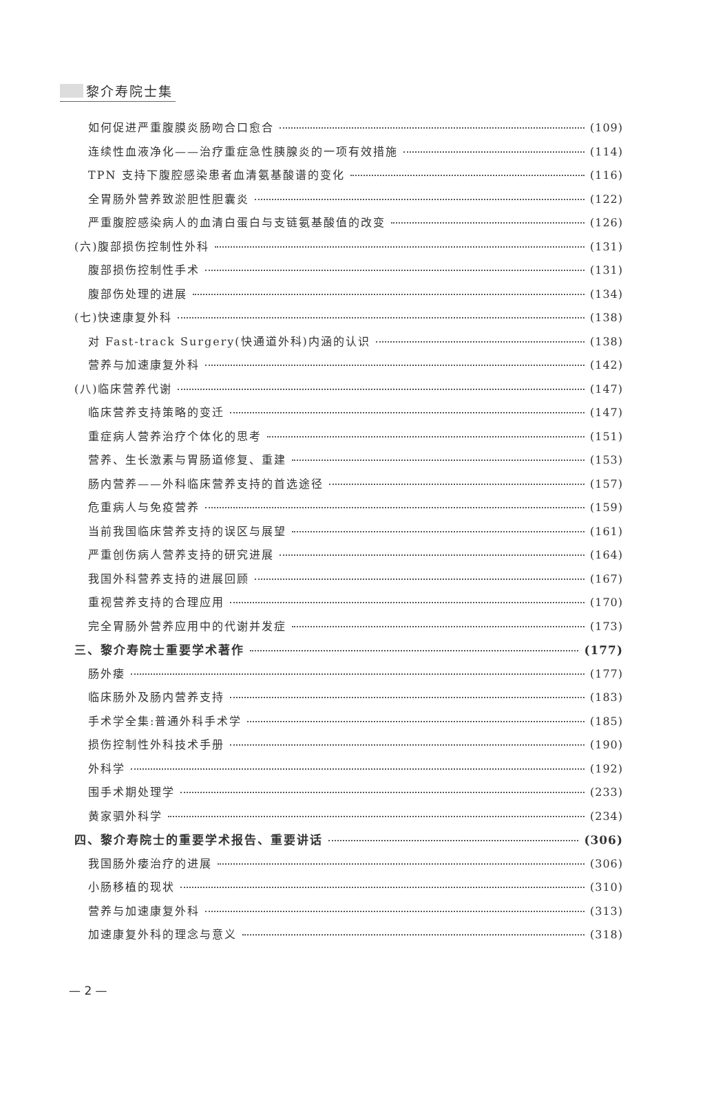黎介寿院士集
如何促进严重腹膜炎肠吻合口愈合 (109)
连续性血液净化——治疗重症急性胰腺炎的一项有效措施 (114)
TPN 支持下腹腔感染患者血清氨基酸谱的变化 (116)
全胃肠外营养致淤胆性胆囊炎 (122)
严重腹腔感染病人的血清白蛋白与支链氨基酸值的改变 (126)
(六)腹部损伤控制性外科 (131)
腹部损伤控制性手术 (131)
腹部伤处理的进展 (134)
(七)快速康复外科 (138)
对 Fast-track Surgery(快通道外科)内涵的认识 (138)
营养与加速康复外科 (142)
(八)临床营养代谢 (147)
临床营养支持策略的变迁 (147)
重症病人营养治疗个体化的思考 (151)
营养、生长激素与胃肠道修复、重建 (153)
肠内营养——外科临床营养支持的首选途径 (157)
危重病人与免疫营养 (159)
当前我国临床营养支持的误区与展望 (161)
严重创伤病人营养支持的研究进展 (164)
我国外科营养支持的进展回顾 (167)
重视营养支持的合理应用 (170)
完全胃肠外营养应用中的代谢并发症 (173)
三、黎介寿院士重要学术著作 (177)
肠外瘘 (177)
临床肠外及肠内营养支持 (183)
手术学全集:普通外科手术学 (185)
损伤控制性外科技术手册 (190)
外科学 (192)
围手术期处理学 (233)
黄家驷外科学 (234)
四、黎介寿院士的重要学术报告、重要讲话 (306)
我国肠外瘘治疗的进展 (306)
小肠移植的现状 (310)
营养与加速康复外科 (313)
加速康复外科的理念与意义 (318)
— 2 —